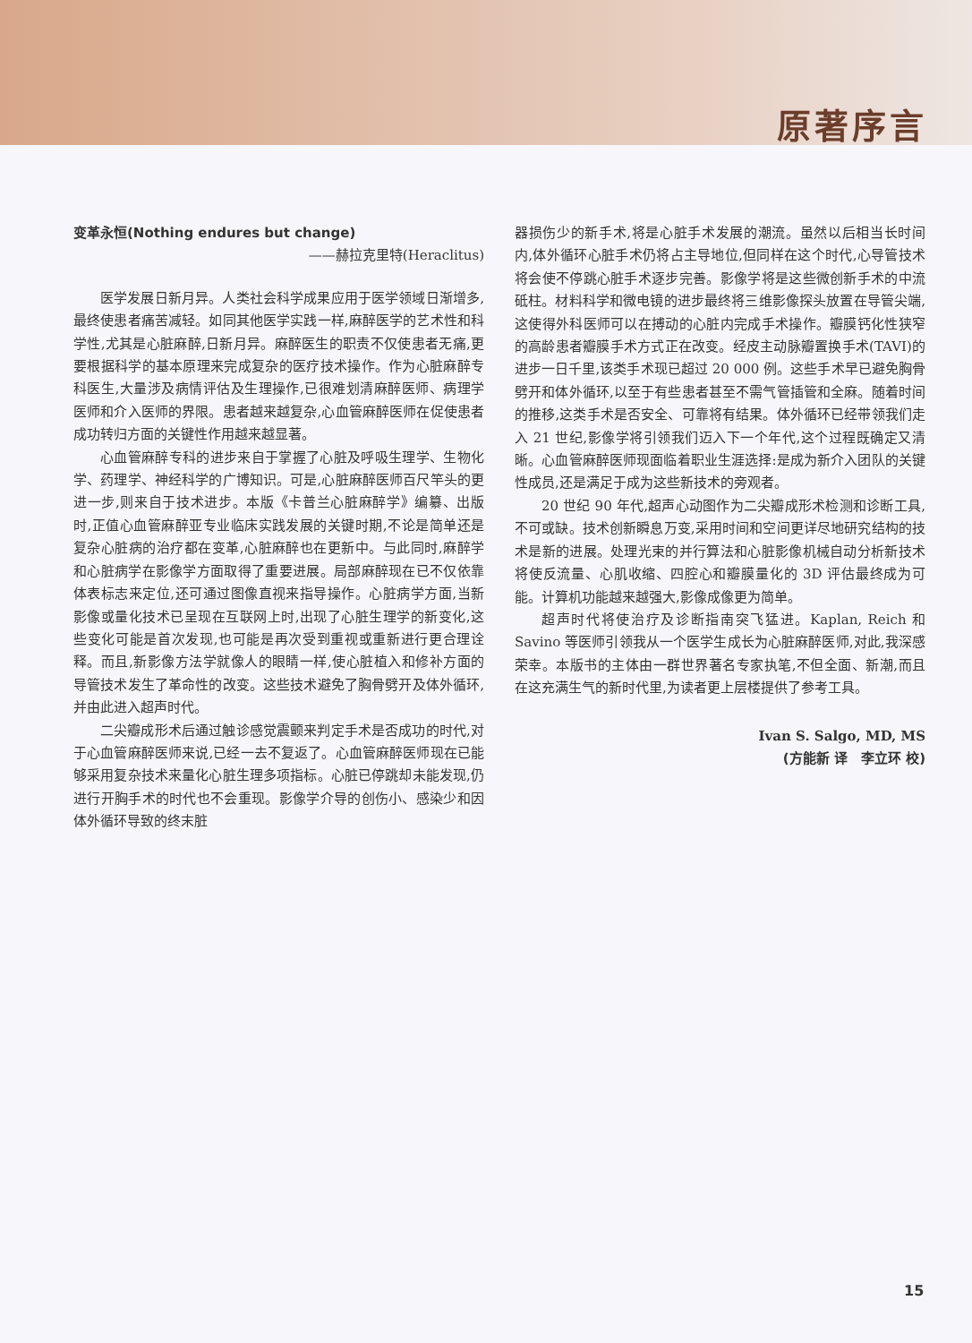原著序言
变革永恒(Nothing endures but change)
——赫拉克里特(Heraclitus)
医学发展日新月异。人类社会科学成果应用于医学领域日渐增多,最终使患者痛苦减轻。如同其他医学实践一样,麻醉医学的艺术性和科学性,尤其是心脏麻醉,日新月异。麻醉医生的职责不仅使患者无痛,更要根据科学的基本原理来完成复杂的医疗技术操作。作为心脏麻醉专科医生,大量涉及病情评估及生理操作,已很难划清麻醉医师、病理学医师和介入医师的界限。患者越来越复杂,心血管麻醉医师在促使患者成功转归方面的关键性作用越来越显著。
心血管麻醉专科的进步来自于掌握了心脏及呼吸生理学、生物化学、药理学、神经科学的广博知识。可是,心脏麻醉医师百尺竿头的更进一步,则来自于技术进步。本版《卡普兰心脏麻醉学》编纂、出版时,正值心血管麻醉亚专业临床实践发展的关键时期,不论是简单还是复杂心脏病的治疗都在变革,心脏麻醉也在更新中。与此同时,麻醉学和心脏病学在影像学方面取得了重要进展。局部麻醉现在已不仅依靠体表标志来定位,还可通过图像直视来指导操作。心脏病学方面,当新影像或量化技术已呈现在互联网上时,出现了心脏生理学的新变化,这些变化可能是首次发现,也可能是再次受到重视或重新进行更合理诠释。而且,新影像方法学就像人的眼睛一样,使心脏植入和修补方面的导管技术发生了革命性的改变。这些技术避免了胸骨劈开及体外循环,并由此进入超声时代。
二尖瓣成形术后通过触诊感觉震颤来判定手术是否成功的时代,对于心血管麻醉医师来说,已经一去不复返了。心血管麻醉医师现在已能够采用复杂技术来量化心脏生理多项指标。心脏已停跳却未能发现,仍进行开胸手术的时代也不会重现。影像学介导的创伤小、感染少和因体外循环导致的终末脏
器损伤少的新手术,将是心脏手术发展的潮流。虽然以后相当长时间内,体外循环心脏手术仍将占主导地位,但同样在这个时代,心导管技术将会使不停跳心脏手术逐步完善。影像学将是这些微创新手术的中流砥柱。材料科学和微电镜的进步最终将三维影像探头放置在导管尖端,这使得外科医师可以在搏动的心脏内完成手术操作。瓣膜钙化性狭窄的高龄患者瓣膜手术方式正在改变。经皮主动脉瓣置换手术(TAVI)的进步一日千里,该类手术现已超过 20 000 例。这些手术早已避免胸骨劈开和体外循环,以至于有些患者甚至不需气管插管和全麻。随着时间的推移,这类手术是否安全、可靠将有结果。体外循环已经带领我们走入 21 世纪,影像学将引领我们迈入下一个年代,这个过程既确定又清晰。心血管麻醉医师现面临着职业生涯选择:是成为新介入团队的关键性成员,还是满足于成为这些新技术的旁观者。
20 世纪 90 年代,超声心动图作为二尖瓣成形术检测和诊断工具,不可或缺。技术创新瞬息万变,采用时间和空间更详尽地研究结构的技术是新的进展。处理光束的并行算法和心脏影像机械自动分析新技术将使反流量、心肌收缩、四腔心和瓣膜量化的 3D 评估最终成为可能。计算机功能越来越强大,影像成像更为简单。
超声时代将使治疗及诊断指南突飞猛进。Kaplan, Reich 和 Savino 等医师引领我从一个医学生成长为心脏麻醉医师,对此,我深感荣幸。本版书的主体由一群世界著名专家执笔,不但全面、新潮,而且在这充满生气的新时代里,为读者更上层楼提供了参考工具。
Ivan S. Salgo, MD, MS
(方能新 译　李立环 校)
15